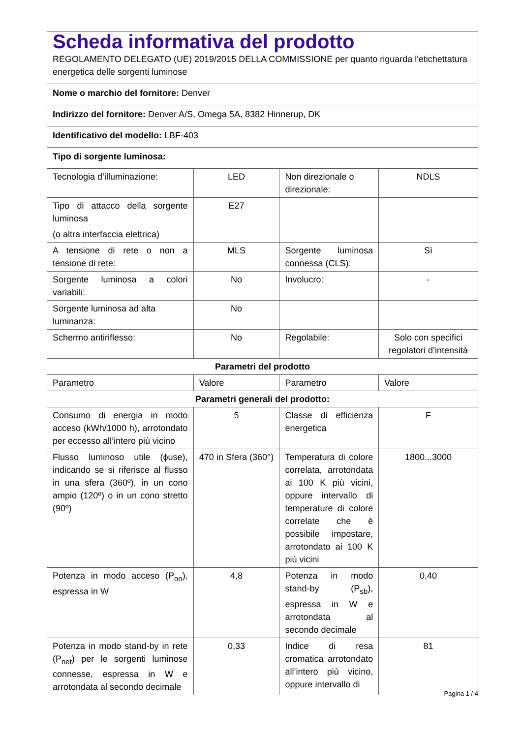| Scheda informativa del prodotto REGOLAMENTO DELEGATO (UE) 2019/2015 DELLA COMMISSIONE per quanto riguarda l'etichettatura energetica delle sorgenti luminose | | | |
| Nome o marchio del fornitore: Denver | | | |
| Indirizzo del fornitore: Denver A/S, Omega 5A, 8382 Hinnerup, DK | | | |
| Identificativo del modello: LBF-403 | | | |
| Tipo di sorgente luminosa: | | | |
| Tecnologia d’illuminazione: | LED | Non direzionale o direzionale: | NDLS |
| Tipo di attacco della sorgente luminosa (o altra interfaccia elettrica) | E27 | | |
| A tensione di rete o non a tensione di rete: | MLS | Sorgente luminosa connessa (CLS): | Sì |
| Sorgente luminosa a colori variabili: | No | Involucro: | - |
| Sorgente luminosa ad alta luminanza: | No | | |
| Schermo antiriflesso: | No | Regolabile: | Solo con specifici regolatori d’intensità |
| Parametri del prodotto | | | |
| Parametro | Valore | Parametro | Valore |
| Parametri generali del prodotto: | | | |
| Consumo di energia in modo acceso (kWh/1000 h), arrotondato per eccesso all’intero più vicino | 5 | Classe di efficienza energetica | F |
| Flusso luminoso utile (ϕuse), indicando se si riferisce al flusso in una sfera (360º), in un cono ampio (120º) o in un cono stretto (90º) | 470 in Sfera (360°) | Temperatura di colore correlata, arrotondata ai 100 K più vicini, oppure intervallo di temperature di colore correlate che è possibile impostare, arrotondato ai 100 K più vicini | 1800...3000 |
| Potenza in modo acceso (P<sub>on</sub>), espressa in W | 4,8 | Potenza in modo stand-by (P<sub>sb</sub>), espressa in W e arrotondata al secondo decimale | 0,40 |
| Potenza in modo stand-by in rete (P<sub>net</sub>) per le sorgenti luminose connesse, espressa in W e arrotondata al secondo decimale | 0,33 | Indice di resa cromatica arrotondato all’intero più vicino, oppure intervallo di | 81 |
Pagina 1 / 4